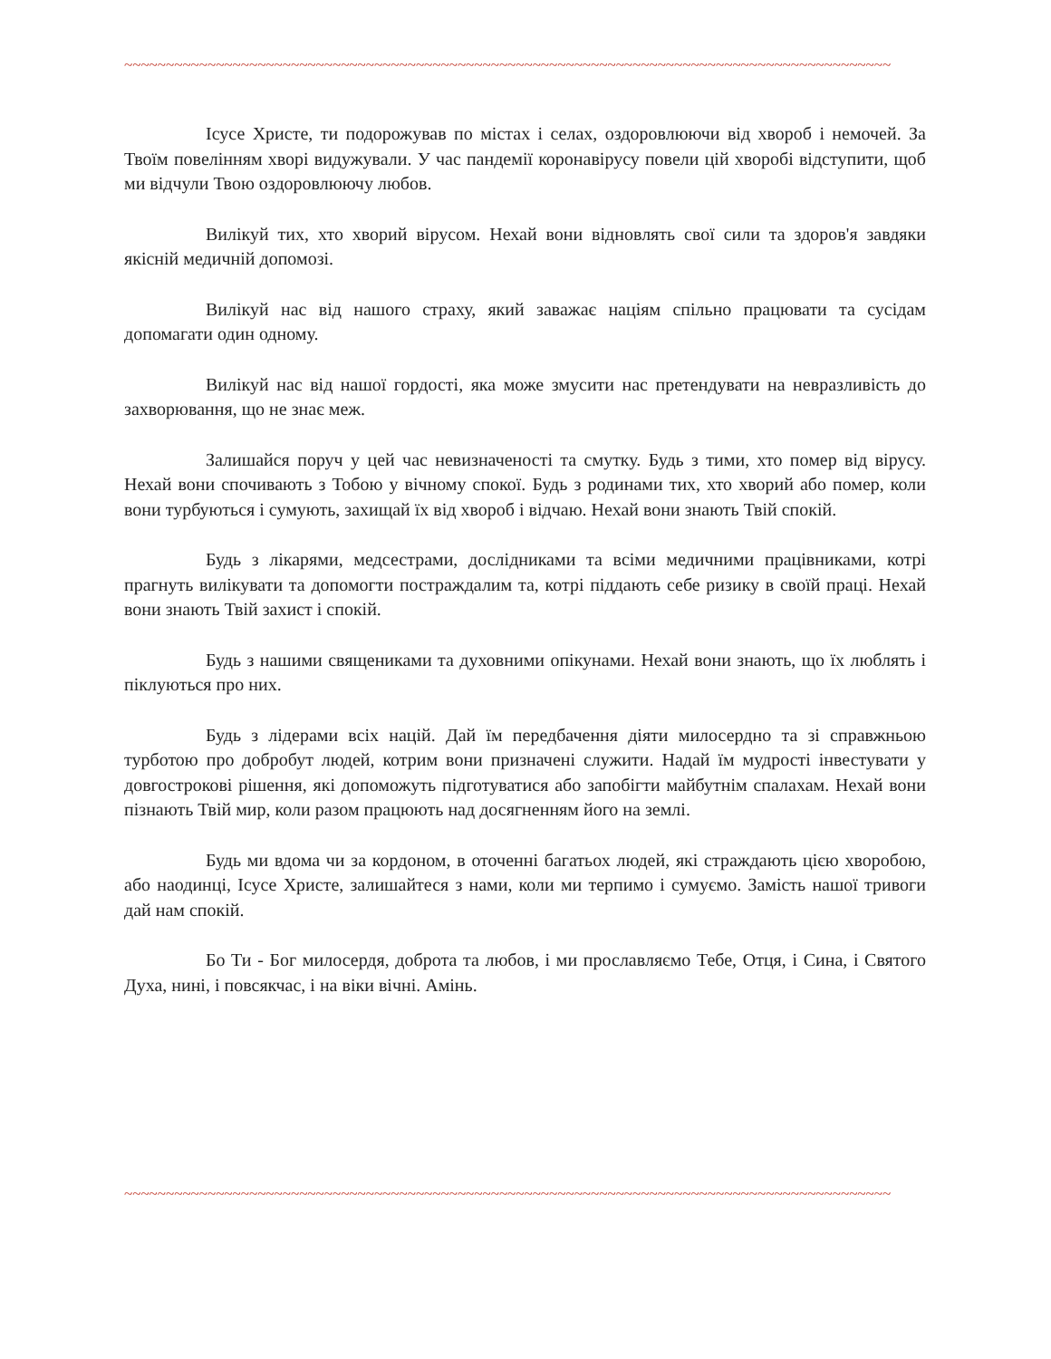~~~~~~~~~~~~~~~~~~~~~~~~~~~~~~~~~~~~~~~~~~~~~~~~~~~~~~~~~~~~~~~~~~~~~~~~~~~~~~~~~~~~~~~~~~~~
Ісусе Христе, ти подорожував по містах і селах, оздоровлюючи від хвороб і немочей. За Твоїм повелінням хворі видужували. У час пандемії коронавірусу повели цій хворобі відступити, щоб ми відчули Твою оздоровлюючу любов.
Вилікуй тих, хто хворий вірусом. Нехай вони відновлять свої сили та здоров'я завдяки якісній медичній допомозі.
Вилікуй нас від нашого страху, який заважає націям спільно працювати та сусідам допомагати один одному.
Вилікуй нас від нашої гордості, яка може змусити нас претендувати на невразливість до захворювання, що не знає меж.
Залишайся поруч у цей час невизначеності та смутку. Будь з тими, хто помер від вірусу. Нехай вони спочивають з Тобою у вічному спокої. Будь з родинами тих, хто хворий або помер, коли вони турбуються і сумують, захищай їх від хвороб і відчаю. Нехай вони знають Твій спокій.
Будь з лікарями, медсестрами, дослідниками та всіми медичними працівниками, котрі прагнуть вилікувати та допомогти постраждалим та, котрі піддають себе ризику в своїй праці. Нехай вони знають Твій захист і спокій.
Будь з нашими священиками та духовними опікунами. Нехай вони знають, що їх люблять і піклуються про них.
Будь з лідерами всіх націй. Дай їм передбачення діяти милосердно та зі справжньою турботою про добробут людей, котрим вони призначені служити. Надай їм мудрості інвестувати у довгострокові рішення, які допоможуть підготуватися або запобігти майбутнім спалахам. Нехай вони пізнають Твій мир, коли разом працюють над досягненням його на землі.
Будь ми вдома чи за кордоном, в оточенні багатьох людей, які страждають цією хворобою, або наодинці, Ісусе Христе, залишайтеся з нами, коли ми терпимо і сумуємо. Замість нашої тривоги дай нам спокій.
Бо Ти - Бог милосердя, доброта та любов, і ми прославляємо Тебе, Отця, і Сина, і Святого Духа, нині, і повсякчас, і на віки вічні. Амінь.
~~~~~~~~~~~~~~~~~~~~~~~~~~~~~~~~~~~~~~~~~~~~~~~~~~~~~~~~~~~~~~~~~~~~~~~~~~~~~~~~~~~~~~~~~~~~